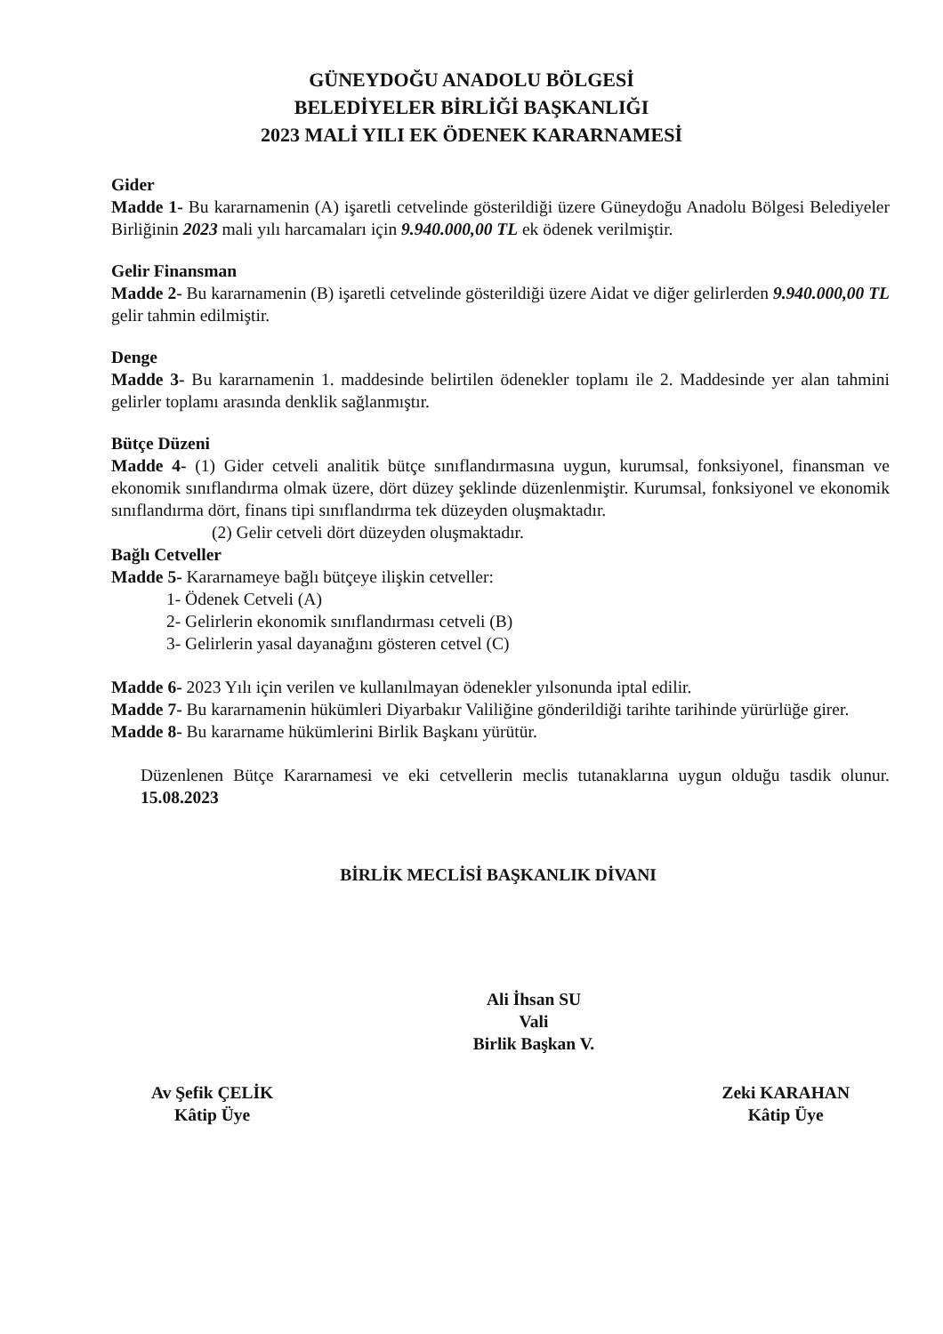GÜNEYDOĞU ANADOLU BÖLGESİ
BELEDİYELER BİRLİĞİ BAŞKANLIĞI
2023 MALİ YILI EK ÖDENEK KARARNAMESİ
Gider
Madde 1- Bu kararnamenin (A) işaretli cetvelinde gösterildiği üzere Güneydoğu Anadolu Bölgesi Belediyeler Birliğinin 2023 mali yılı harcamaları için 9.940.000,00 TL ek ödenek verilmiştir.
Gelir Finansman
Madde 2- Bu kararnamenin (B) işaretli cetvelinde gösterildiği üzere Aidat ve diğer gelirlerden 9.940.000,00 TL gelir tahmin edilmiştir.
Denge
Madde 3- Bu kararnamenin 1. maddesinde belirtilen ödenekler toplamı ile 2. Maddesinde yer alan tahmini gelirler toplamı arasında denklik sağlanmıştır.
Bütçe Düzeni
Madde 4- (1) Gider cetveli analitik bütçe sınıflandırmasına uygun, kurumsal, fonksiyonel, finansman ve ekonomik sınıflandırma olmak üzere, dört düzey şeklinde düzenlenmiştir. Kurumsal, fonksiyonel ve ekonomik sınıflandırma dört, finans tipi sınıflandırma tek düzeyden oluşmaktadır.
(2) Gelir cetveli dört düzeyden oluşmaktadır.
Bağlı Cetveller
Madde 5- Kararnameye bağlı bütçeye ilişkin cetveller:
1- Ödenek Cetveli (A)
2- Gelirlerin ekonomik sınıflandırması cetveli (B)
3- Gelirlerin yasal dayanağını gösteren cetvel (C)
Madde 6- 2023 Yılı için verilen ve kullanılmayan ödenekler yılsonunda iptal edilir.
Madde 7- Bu kararnamenin hükümleri Diyarbakır Valiliğine gönderildiği tarihte tarihinde yürürlüğe girer.
Madde 8- Bu kararname hükümlerini Birlik Başkanı yürütür.
Düzenlenen Bütçe Kararnamesi ve eki cetvellerin meclis tutanaklarına uygun olduğu tasdik olunur. 15.08.2023
BİRLİK MECLİSİ BAŞKANLIK DİVANI
Ali İhsan SU
Vali
Birlik Başkan V.
Av Şefik ÇELİK
Kâtip Üye
Zeki KARAHAN
Kâtip Üye